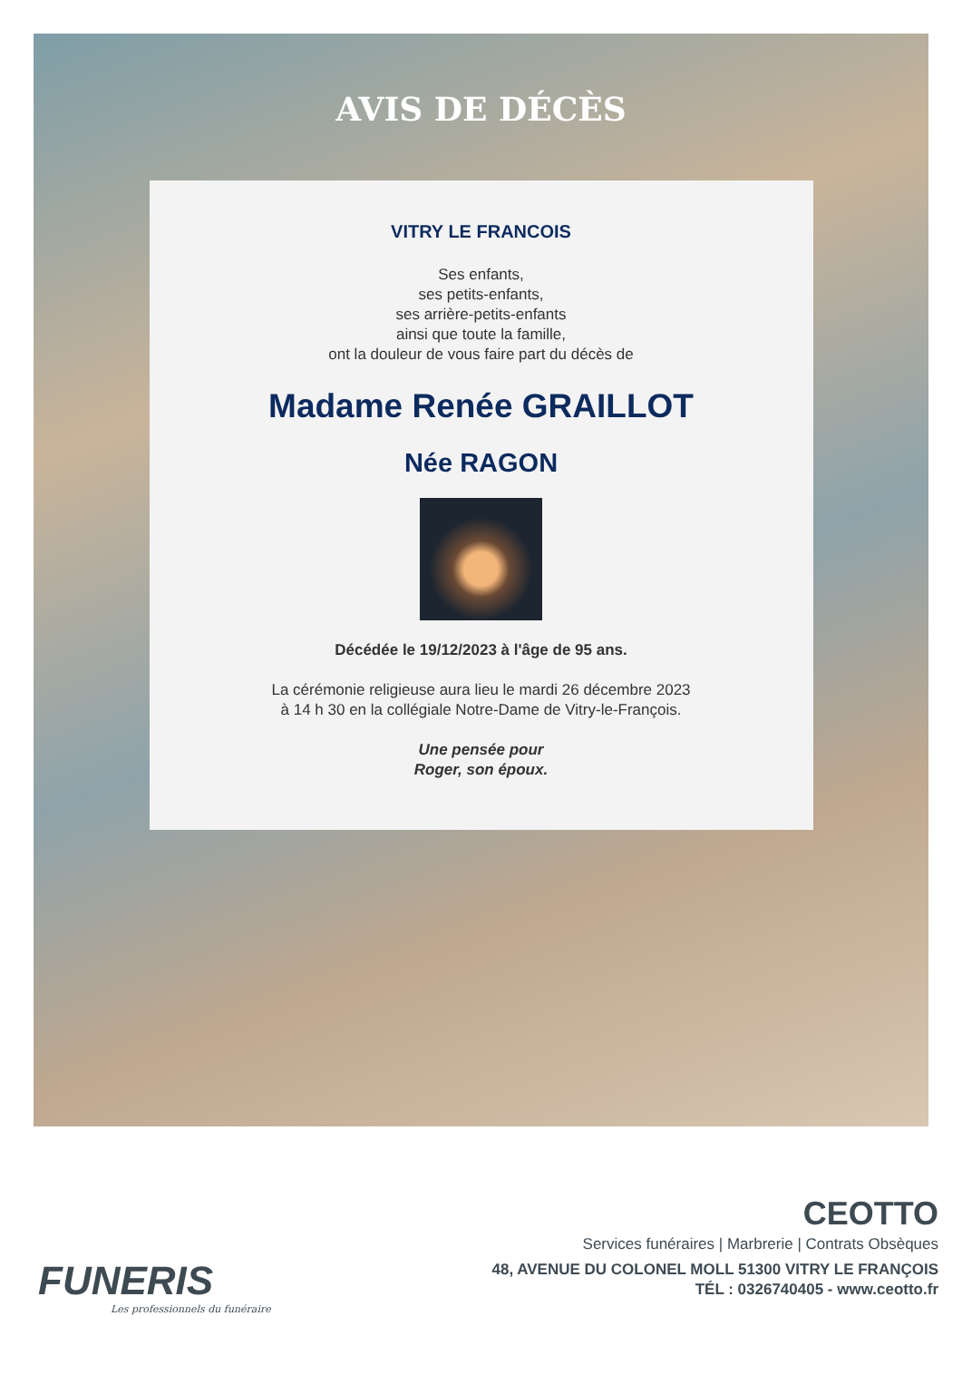AVIS DE DÉCÈS
VITRY LE FRANCOIS
Ses enfants,
ses petits-enfants,
ses arrière-petits-enfants
ainsi que toute la famille,
ont la douleur de vous faire part du décès de
Madame Renée GRAILLOT
Née RAGON
Décédée le 19/12/2023 à l'âge de 95 ans.
La cérémonie religieuse aura lieu le mardi 26 décembre 2023
à 14 h 30 en la collégiale Notre-Dame de Vitry-le-François.
Une pensée pour
Roger, son époux.
FUNERIS
Les professionnels du funéraire
CEOTTO
Services funéraires | Marbrerie | Contrats Obsèques
48, AVENUE DU COLONEL MOLL 51300 VITRY LE FRANÇOIS
TÉL : 0326740405 - www.ceotto.fr